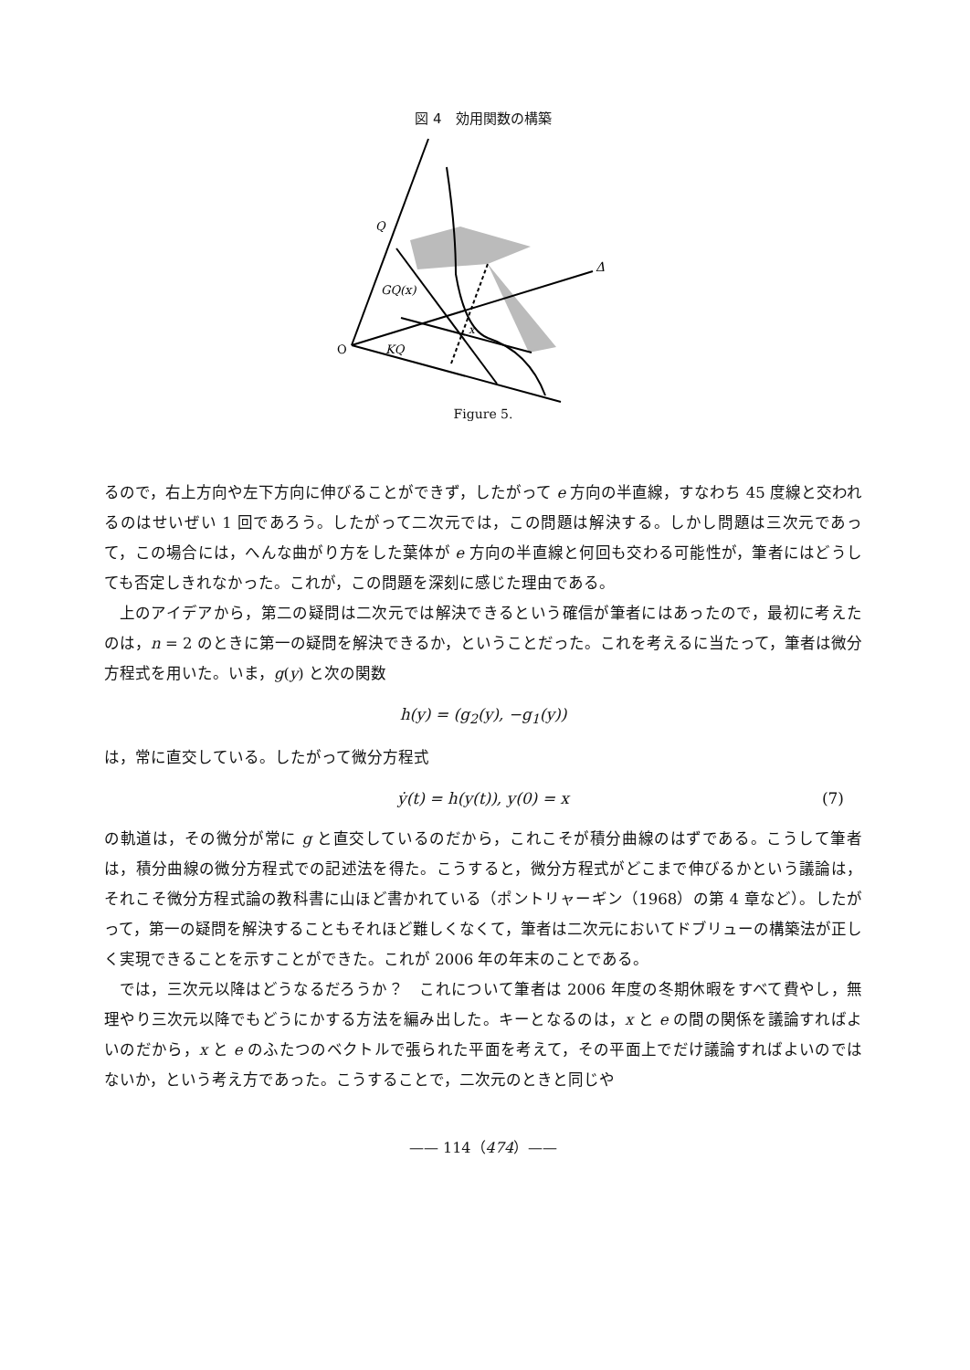図 4　効用関数の構築
Q
GQ(x)
KQ
x
Δ
O
Figure 5.
るので，右上方向や左下方向に伸びることができず，したがって e 方向の半直線，すなわち 45 度線と交われるのはせいぜい 1 回であろう。したがって二次元では，この問題は解決する。しかし問題は三次元であって，この場合には，へんな曲がり方をした葉体が e 方向の半直線と何回も交わる可能性が，筆者にはどうしても否定しきれなかった。これが，この問題を深刻に感じた理由である。
上のアイデアから，第二の疑問は二次元では解決できるという確信が筆者にはあったので，最初に考えたのは，n = 2 のときに第一の疑問を解決できるか，ということだった。これを考えるに当たって，筆者は微分方程式を用いた。いま，g(y) と次の関数
h(y) = (g<sub>2</sub>(y), −g<sub>1</sub>(y))
は，常に直交している。したがって微分方程式
ẏ(t) = h(y(t)), y(0) = x (7)
の軌道は，その微分が常に g と直交しているのだから，これこそが積分曲線のはずである。こうして筆者は，積分曲線の微分方程式での記述法を得た。こうすると，微分方程式がどこまで伸びるかという議論は，それこそ微分方程式論の教科書に山ほど書かれている（ポントリャーギン（1968）の第 4 章など）。したがって，第一の疑問を解決することもそれほど難しくなくて，筆者は二次元においてドブリューの構築法が正しく実現できることを示すことができた。これが 2006 年の年末のことである。
では，三次元以降はどうなるだろうか？　これについて筆者は 2006 年度の冬期休暇をすべて費やし，無理やり三次元以降でもどうにかする方法を編み出した。キーとなるのは，x と e の間の関係を議論すればよいのだから，x と e のふたつのベクトルで張られた平面を考えて，その平面上でだけ議論すればよいのではないか，という考え方であった。こうすることで，二次元のときと同じや
—— 114（474）——